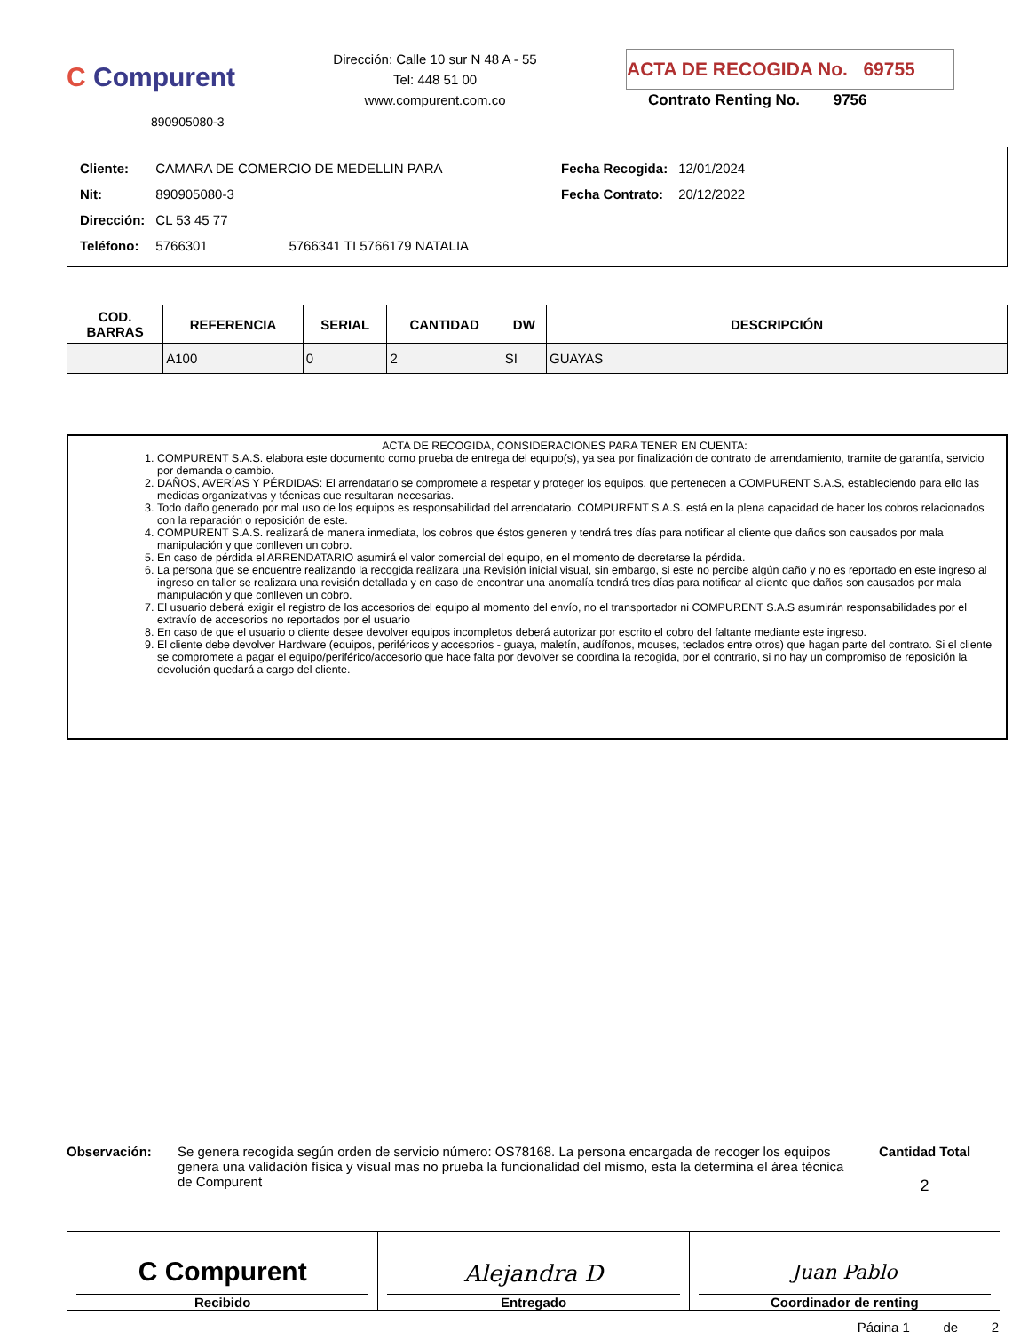C Compurent
890905080-3
Dirección: Calle 10 sur N 48 A - 55
Tel: 448 51 00
www.compurent.com.co
ACTA DE RECOGIDA No. 69755
Contrato Renting No. 9756
| Cliente: | CAMARA DE COMERCIO DE MEDELLIN PARA |
| Nit: | 890905080-3 |
| Dirección: | CL 53 45 77 |
| Teléfono: | 5766301 5766341 TI 5766179 NATALIA |
| Fecha Recogida: | 12/01/2024 |
| Fecha Contrato: | 20/12/2022 |
| COD. BARRAS | REFERENCIA | SERIAL | CANTIDAD | DW | DESCRIPCIÓN |
| --- | --- | --- | --- | --- | --- |
| | A100 | 0 | 2 | SI | GUAYAS |
ACTA DE RECOGIDA, CONSIDERACIONES PARA TENER EN CUENTA:
1. COMPURENT S.A.S. elabora este documento como prueba de entrega del equipo(s), ya sea por finalización de contrato de arrendamiento, tramite de garantía, servicio por demanda o cambio.
2. DAÑOS, AVERÍAS Y PÉRDIDAS: El arrendatario se compromete a respetar y proteger los equipos, que pertenecen a COMPURENT S.A.S, estableciendo para ello las medidas organizativas y técnicas que resultaran necesarias.
3. Todo daño generado por mal uso de los equipos es responsabilidad del arrendatario. COMPURENT S.A.S. está en la plena capacidad de hacer los cobros relacionados con la reparación o reposición de este.
4. COMPURENT S.A.S. realizará de manera inmediata, los cobros que éstos generen y tendrá tres días para notificar al cliente que daños son causados por mala manipulación y que conlleven un cobro.
5. En caso de pérdida el ARRENDATARIO asumirá el valor comercial del equipo, en el momento de decretarse la pérdida.
6. La persona que se encuentre realizando la recogida realizara una Revisión inicial visual, sin embargo, si este no percibe algún daño y no es reportado en este ingreso al ingreso en taller se realizara una revisión detallada y en caso de encontrar una anomalía tendrá tres días para notificar al cliente que daños son causados por mala manipulación y que conlleven un cobro.
7. El usuario deberá exigir el registro de los accesorios del equipo al momento del envío, no el transportador ni COMPURENT S.A.S asumirán responsabilidades por el extravío de accesorios no reportados por el usuario
8. En caso de que el usuario o cliente desee devolver equipos incompletos deberá autorizar por escrito el cobro del faltante mediante este ingreso.
9. El cliente debe devolver Hardware (equipos, periféricos y accesorios - guaya, maletín, audífonos, mouses, teclados entre otros) que hagan parte del contrato. Si el cliente se compromete a pagar el equipo/periférico/accesorio que hace falta por devolver se coordina la recogida, por el contrario, si no hay un compromiso de reposición la devolución quedará a cargo del cliente.
Observación: Se genera recogida según orden de servicio número: OS78168. La persona encargada de recoger los equipos genera una validación física y visual mas no prueba la funcionalidad del mismo, esta la determina el área técnica de Compurent
Cantidad Total
2
C Compurent
Recibido
Alejandra D
Entregado
Juan Pablo
Coordinador de renting
Página 1 de 2